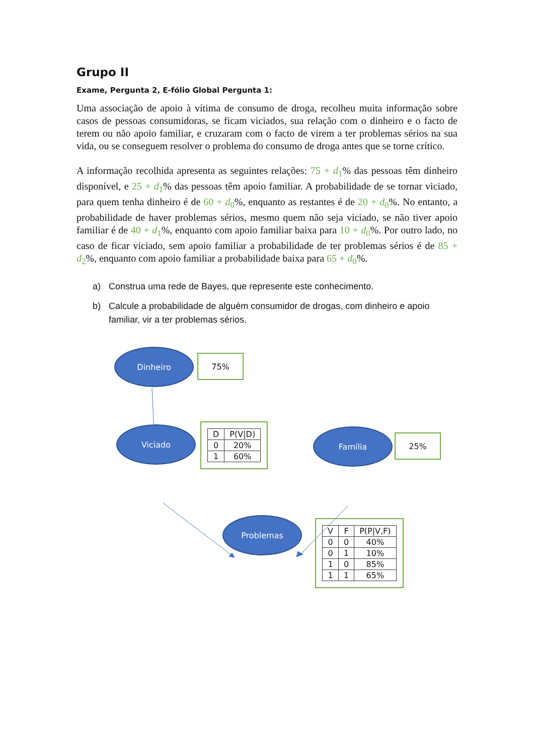Grupo II
Exame, Pergunta 2, E-fólio Global Pergunta 1:
Uma associação de apoio à vítima de consumo de droga, recolheu muita informação sobre casos de pessoas consumidoras, se ficam viciados, sua relação com o dinheiro e o facto de terem ou não apoio familiar, e cruzaram com o facto de virem a ter problemas sérios na sua vida, ou se conseguem resolver o problema do consumo de droga antes que se torne crítico.
A informação recolhida apresenta as seguintes relações: 75 + d<sub>1</sub>% das pessoas têm dinheiro disponível, e 25 + d<sub>1</sub>% das pessoas têm apoio familiar. A probabilidade de se tornar viciado, para quem tenha dinheiro é de 60 + d<sub>0</sub>%, enquanto as restantes é de 20 + d<sub>0</sub>%. No entanto, a probabilidade de haver problemas sérios, mesmo quem não seja viciado, se não tiver apoio familiar é de 40 + d<sub>1</sub>%, enquanto com apoio familiar baixa para 10 + d<sub>0</sub>%. Por outro lado, no caso de ficar viciado, sem apoio familiar a probabilidade de ter problemas sérios é de 85 + d<sub>2</sub>%, enquanto com apoio familiar a probabilidade baixa para 65 + d<sub>0</sub>%.
a) Construa uma rede de Bayes, que represente este conhecimento.
b) Calcule a probabilidade de alguém consumidor de drogas, com dinheiro e apoio familiar, vir a ter problemas sérios.
Dinheiro
75%
Viciado
| D | P(V/D) |
| --- | --- |
| 0 | 20% |
| 1 | 60% |
Família
25%
Problemas
| V | F | P(P/V,F) |
| --- | --- | --- |
| 0 | 0 | 40% |
| 0 | 1 | 10% |
| 1 | 0 | 85% |
| 1 | 1 | 65% |